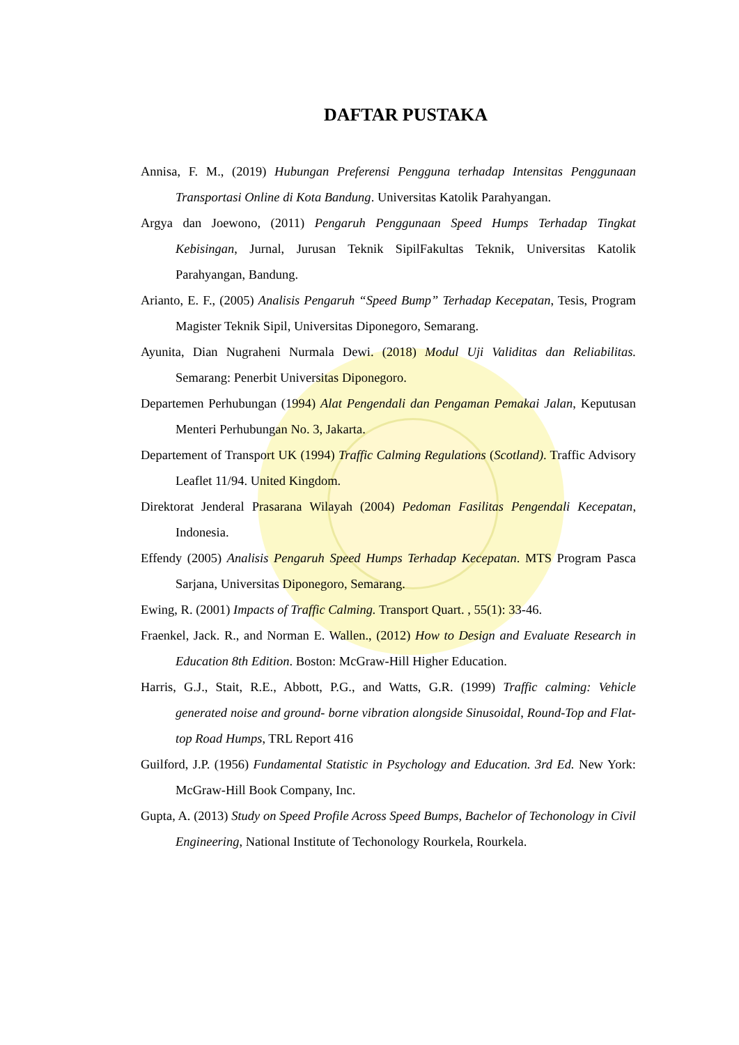DAFTAR PUSTAKA
Annisa, F. M., (2019) Hubungan Preferensi Pengguna terhadap Intensitas Penggunaan Transportasi Online di Kota Bandung. Universitas Katolik Parahyangan.
Argya dan Joewono, (2011) Pengaruh Penggunaan Speed Humps Terhadap Tingkat Kebisingan, Jurnal, Jurusan Teknik SipilFakultas Teknik, Universitas Katolik Parahyangan, Bandung.
Arianto, E. F., (2005) Analisis Pengaruh “Speed Bump” Terhadap Kecepatan, Tesis, Program Magister Teknik Sipil, Universitas Diponegoro, Semarang.
Ayunita, Dian Nugraheni Nurmala Dewi. (2018) Modul Uji Validitas dan Reliabilitas. Semarang: Penerbit Universitas Diponegoro.
Departemen Perhubungan (1994) Alat Pengendali dan Pengaman Pemakai Jalan, Keputusan Menteri Perhubungan No. 3, Jakarta.
Departement of Transport UK (1994) Traffic Calming Regulations (Scotland). Traffic Advisory Leaflet 11/94. United Kingdom.
Direktorat Jenderal Prasarana Wilayah (2004) Pedoman Fasilitas Pengendali Kecepatan, Indonesia.
Effendy (2005) Analisis Pengaruh Speed Humps Terhadap Kecepatan. MTS Program Pasca Sarjana, Universitas Diponegoro, Semarang.
Ewing, R. (2001) Impacts of Traffic Calming. Transport Quart. , 55(1): 33-46.
Fraenkel, Jack. R., and Norman E. Wallen., (2012) How to Design and Evaluate Research in Education 8th Edition. Boston: McGraw-Hill Higher Education.
Harris, G.J., Stait, R.E., Abbott, P.G., and Watts, G.R. (1999) Traffic calming: Vehicle generated noise and ground- borne vibration alongside Sinusoidal, Round-Top and Flat-top Road Humps, TRL Report 416
Guilford, J.P. (1956) Fundamental Statistic in Psychology and Education. 3rd Ed. New York: McGraw-Hill Book Company, Inc.
Gupta, A. (2013) Study on Speed Profile Across Speed Bumps, Bachelor of Techonology in Civil Engineering, National Institute of Techonology Rourkela, Rourkela.